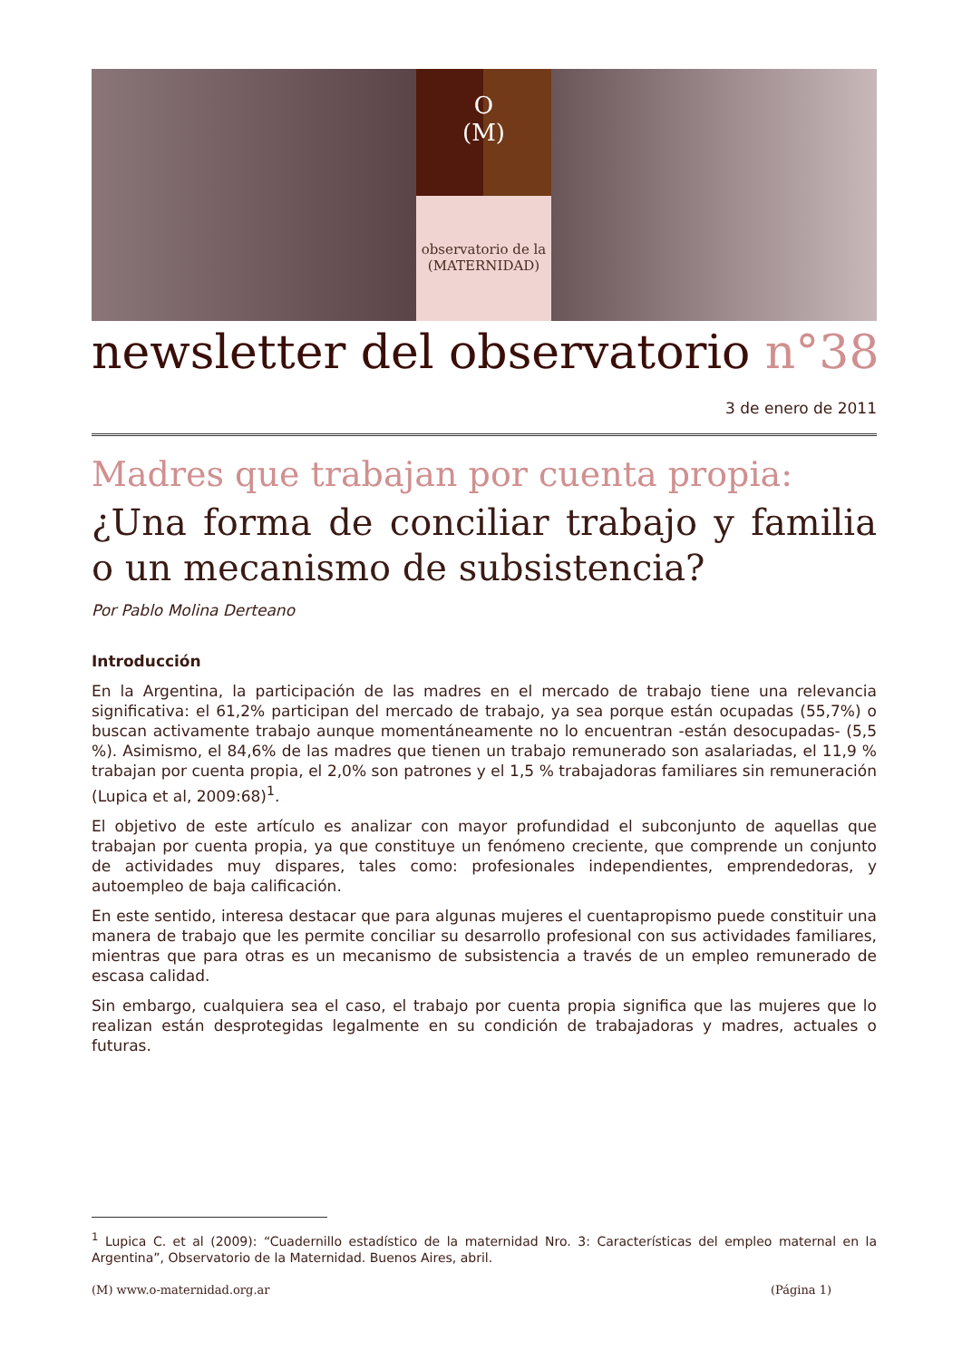O
(M)
observatorio de la
(MATERNIDAD)
newsletter del observatorio n°38
3 de enero de 2011
Madres que trabajan por cuenta propia:
¿Una forma de conciliar trabajo y familia o un mecanismo de subsistencia?
Por Pablo Molina Derteano
Introducción
En la Argentina, la participación de las madres en el mercado de trabajo tiene una relevancia significativa: el 61,2% participan del mercado de trabajo, ya sea porque están ocupadas (55,7%) o buscan activamente trabajo aunque momentáneamente no lo encuentran -están desocupadas- (5,5 %). Asimismo, el 84,6% de las madres que tienen un trabajo remunerado son asalariadas, el 11,9 % trabajan por cuenta propia, el 2,0% son patrones y el 1,5 % trabajadoras familiares sin remuneración (Lupica et al, 2009:68)<sup>1</sup>.
El objetivo de este artículo es analizar con mayor profundidad el subconjunto de aquellas que trabajan por cuenta propia, ya que constituye un fenómeno creciente, que comprende un conjunto de actividades muy dispares, tales como: profesionales independientes, emprendedoras, y autoempleo de baja calificación.
En este sentido, interesa destacar que para algunas mujeres el cuentapropismo puede constituir una manera de trabajo que les permite conciliar su desarrollo profesional con sus actividades familiares, mientras que para otras es un mecanismo de subsistencia a través de un empleo remunerado de escasa calidad.
Sin embargo, cualquiera sea el caso, el trabajo por cuenta propia significa que las mujeres que lo realizan están desprotegidas legalmente en su condición de trabajadoras y madres, actuales o futuras.
<sup>1</sup> Lupica C. et al (2009): “Cuadernillo estadístico de la maternidad Nro. 3: Características del empleo maternal en la Argentina”, Observatorio de la Maternidad. Buenos Aires, abril.
(M) www.o-maternidad.org.ar (Página 1)